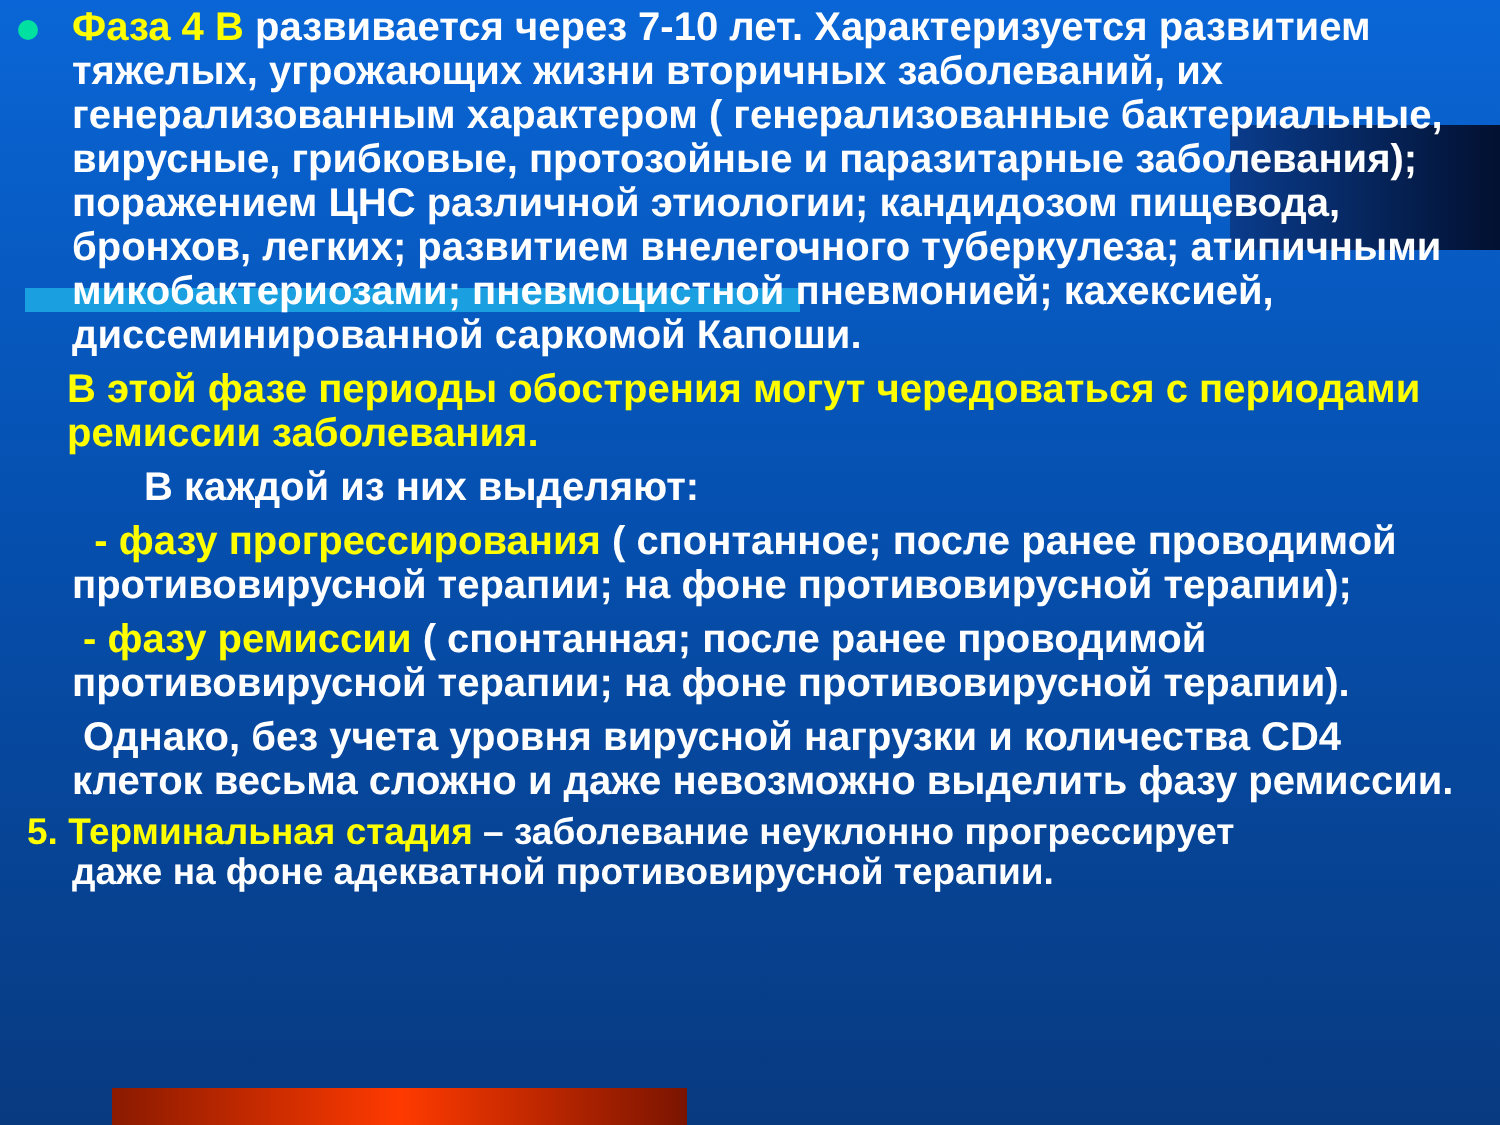Фаза 4 В развивается через 7-10 лет. Характеризуется развитием тяжелых, угрожающих жизни вторичных заболеваний, их генерализованным характером ( генерализованные бактериальные, вирусные, грибковые, протозойные и паразитарные заболевания); поражением ЦНС различной этиологии; кандидозом пищевода, бронхов, легких; развитием внелегочного туберкулеза; атипичными микобактериозами; пневмоцистной пневмонией; кахексией, диссеминированной саркомой Капоши.
В этой фазе периоды обострения могут чередоваться с периодами ремиссии заболевания.
В каждой из них выделяют:
- фазу прогрессирования ( спонтанное; после ранее проводимой противовирусной терапии; на фоне противовирусной терапии);
- фазу ремиссии ( спонтанная; после ранее проводимой противовирусной терапии; на фоне противовирусной терапии).
Однако, без учета уровня вирусной нагрузки и количества CD4 клеток весьма сложно и даже невозможно выделить фазу ремиссии.
5. Терминальная стадия – заболевание неуклонно прогрессирует
даже на фоне адекватной противовирусной терапии.